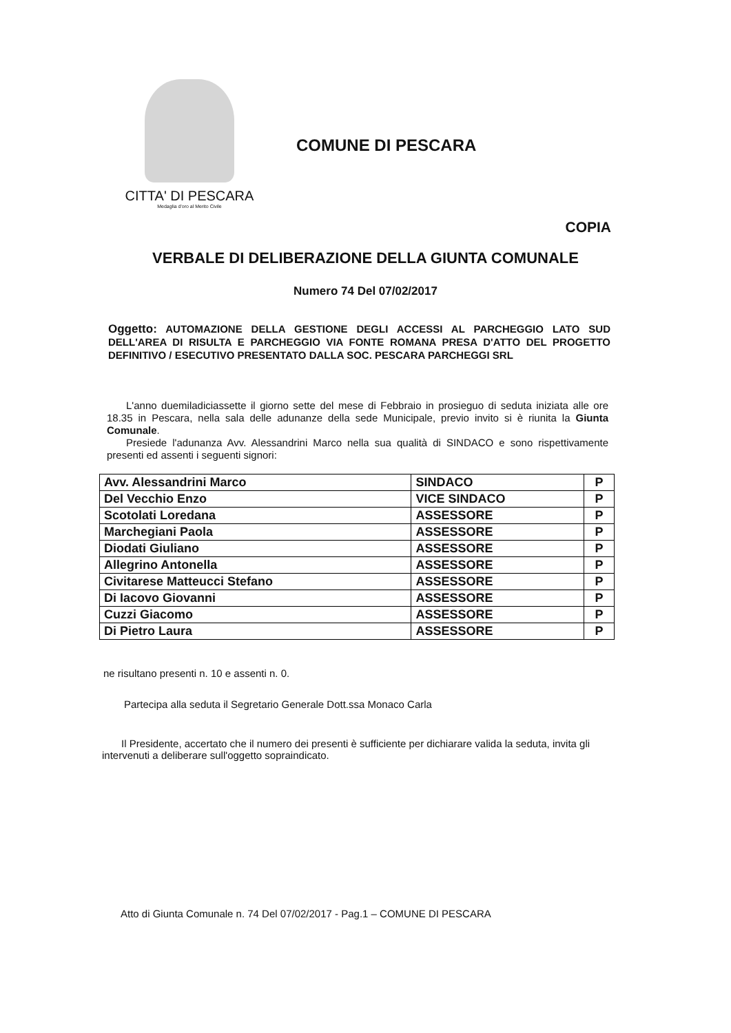CITTA' DI PESCARA
Medaglia d'oro al Merito Civile
COMUNE DI PESCARA
COPIA
VERBALE DI DELIBERAZIONE DELLA GIUNTA COMUNALE
Numero 74 Del 07/02/2017
Oggetto: AUTOMAZIONE DELLA GESTIONE DEGLI ACCESSI AL PARCHEGGIO LATO SUD DELL'AREA DI RISULTA E PARCHEGGIO VIA FONTE ROMANA PRESA D'ATTO DEL PROGETTO DEFINITIVO / ESECUTIVO PRESENTATO DALLA SOC. PESCARA PARCHEGGI SRL
L'anno duemiladiciassette il giorno sette del mese di Febbraio in prosieguo di seduta iniziata alle ore 18.35 in Pescara, nella sala delle adunanze della sede Municipale, previo invito si è riunita la Giunta Comunale.
Presiede l'adunanza Avv. Alessandrini Marco nella sua qualità di SINDACO e sono rispettivamente presenti ed assenti i seguenti signori:
| Avv. Alessandrini Marco | SINDACO | P |
| Del Vecchio Enzo | VICE SINDACO | P |
| Scotolati Loredana | ASSESSORE | P |
| Marchegiani Paola | ASSESSORE | P |
| Diodati Giuliano | ASSESSORE | P |
| Allegrino Antonella | ASSESSORE | P |
| Civitarese Matteucci Stefano | ASSESSORE | P |
| Di Iacovo Giovanni | ASSESSORE | P |
| Cuzzi Giacomo | ASSESSORE | P |
| Di Pietro Laura | ASSESSORE | P |
ne risultano presenti n. 10 e assenti n. 0.
Partecipa alla seduta il Segretario Generale Dott.ssa Monaco Carla
Il Presidente, accertato che il numero dei presenti è sufficiente per dichiarare valida la seduta, invita gli intervenuti a deliberare sull'oggetto sopraindicato.
Atto di Giunta Comunale n. 74 Del 07/02/2017 - Pag.1 – COMUNE DI PESCARA